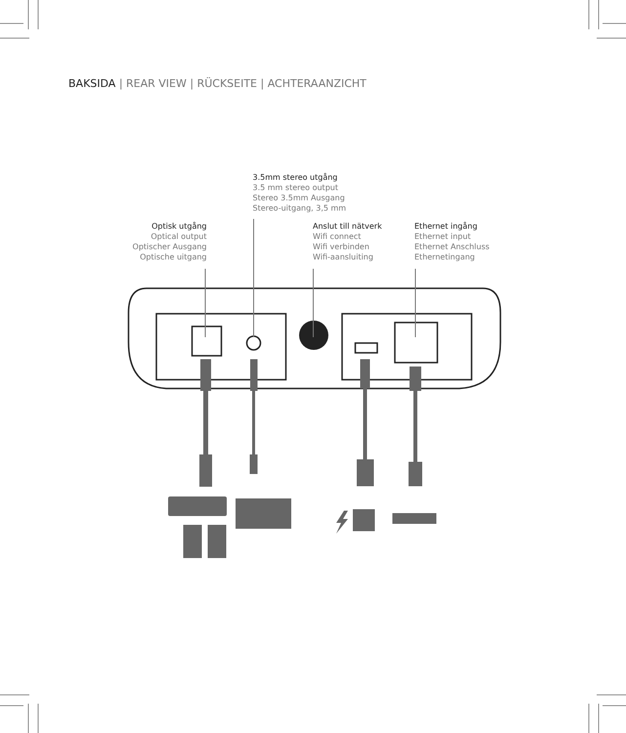BAKSIDA | REAR VIEW | RÜCKSEITE | ACHTERAANZICHT
3.5mm stereo utgång
3.5 mm stereo output
Stereo 3.5mm Ausgang
Stereo-uitgang, 3,5 mm
Optisk utgång
Optical output
Optischer Ausgang
Optische uitgang
Anslut till nätverk
Wifi connect
Wifi verbinden
Wifi-aansluiting
Ethernet ingång
Ethernet input
Ethernet Anschluss
Ethernetingang